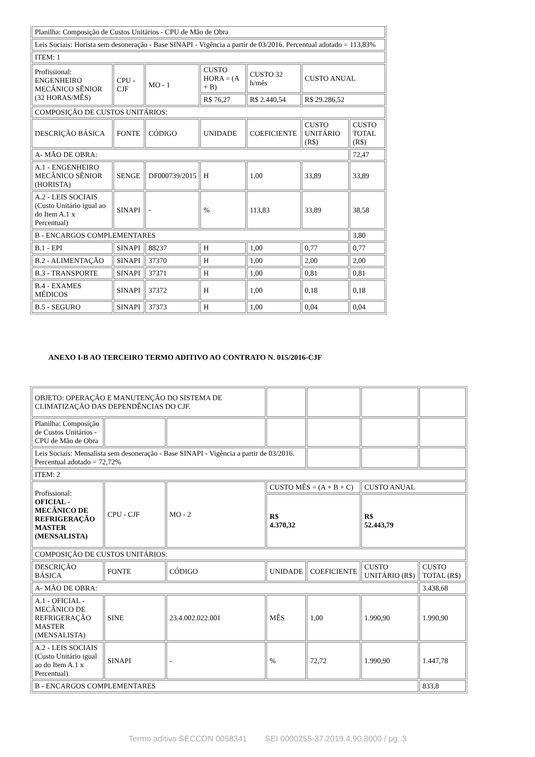| Planilha: Composição de Custos Unitários - CPU de Mão de Obra | | | | | | |
| Leis Sociais: Horista sem desoneração - Base SINAPI - Vigência a partir de 03/2016. Percentual adotado = 113,83% | | | | | | |
| ITEM: 1 | | | | | | |
| Profissional: ENGENHEIRO MECÂNICO SÊNIOR (32 HORAS/MÊS) | CPU - CJF | MO - 1 | CUSTO HORA = (A + B) | CUSTO 32 h/mês | CUSTO ANUAL | |
| | | | R$ 76,27 | R$ 2.440,54 | R$ 29.286,52 | |
| COMPOSIÇÃO DE CUSTOS UNITÁRIOS: | | | | | | |
| DESCRIÇÃO BÁSICA | FONTE | CÓDIGO | UNIDADE | COEFICIENTE | CUSTO UNITÁRIO (R$) | CUSTO TOTAL (R$) |
| A- MÃO DE OBRA: | | | | | | 72,47 |
| A.1 - ENGENHEIRO MECÂNICO SÊNIOR (HORISTA) | SENGE | DF000739/2015 | H | 1,00 | 33,89 | 33,89 |
| A.2 - LEIS SOCIAIS (Custo Unitário igual ao do Item A.1 x Percentual) | SINAPI | - | % | 113,83 | 33,89 | 38,58 |
| B - ENCARGOS COMPLEMENTARES | | | | | | 3,80 |
| B.1 - EPI | SINAPI | 88237 | H | 1,00 | 0,77 | 0,77 |
| B.2 - ALIMENTAÇÃO | SINAPI | 37370 | H | 1,00 | 2,00 | 2,00 |
| B.3 - TRANSPORTE | SINAPI | 37371 | H | 1,00 | 0,81 | 0,81 |
| B.4 - EXAMES MÉDICOS | SINAPI | 37372 | H | 1,00 | 0,18 | 0,18 |
| B.5 - SEGURO | SINAPI | 37373 | H | 1,00 | 0,04 | 0,04 |
ANEXO I-B AO TERCEIRO TERMO ADITIVO AO CONTRATO N. 015/2016-CJF
| OBJETO: OPERAÇÃO E MANUTENÇÃO DO SISTEMA DE CLIMATIZAÇÃO DAS DEPENDÊNCIAS DO CJF. | | | | | | |
| Planilha: Composição de Custos Unitários - CPU de Mão de Obra | | | | | | |
| Leis Sociais: Mensalista sem desoneração - Base SINAPI - Vigência a partir de 03/2016. Percentual adotado = 72,72% | | | | | | |
| ITEM: 2 | | | | | | |
| Profissional: OFICIAL - MECÂNICO DE REFRIGERAÇÃO MASTER (MENSALISTA) | CPU - CJF | MO - 2 | CUSTO MÊS = (A + B + C) | | CUSTO ANUAL | |
| | | | R$ 4.370,32 | | R$ 52.443,79 | |
| COMPOSIÇÃO DE CUSTOS UNITÁRIOS: | | | | | | |
| DESCRIÇÃO BÁSICA | FONTE | CÓDIGO | UNIDADE | COEFICIENTE | CUSTO UNITÁRIO (R$) | CUSTO TOTAL (R$) |
| A- MÃO DE OBRA: | | | | | | 3.438,68 |
| A.1 - OFICIAL - MECÂNICO DE REFRIGERAÇÃO MASTER (MENSALISTA) | SINE | 23.4.002.022.001 | MÊS | 1,00 | 1.990,90 | 1.990,90 |
| A.2 - LEIS SOCIAIS (Custo Unitário igual ao do Item A.1 x Percentual) | SINAPI | - | % | 72,72 | 1.990,90 | 1.447,78 |
| B - ENCARGOS COMPLEMENTARES | | | | | | 833,8 |
Termo aditivo SECCON 0058341 SEI 0000255-37.2019.4.90.8000 / pg. 3